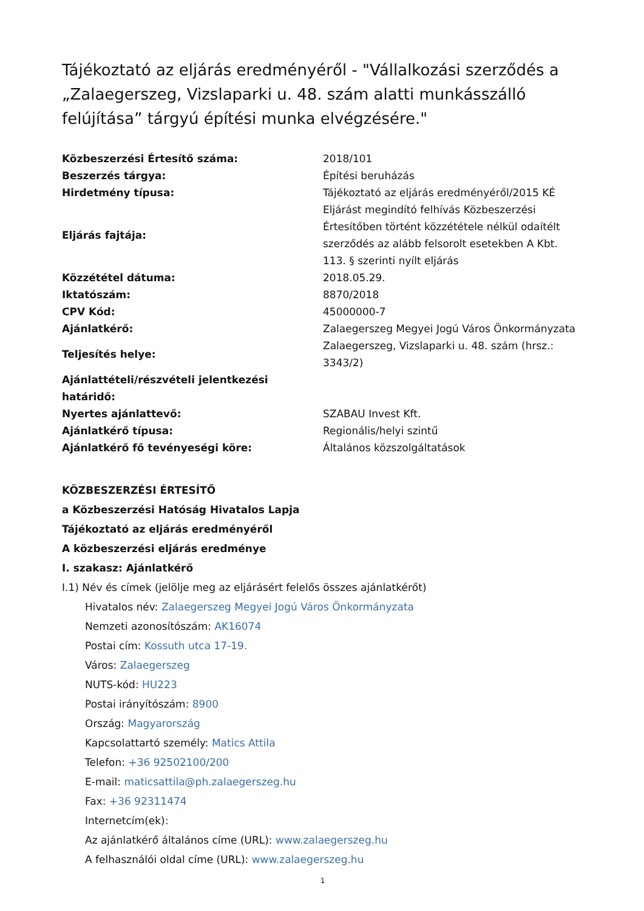Tájékoztató az eljárás eredményéről - "Vállalkozási szerződés a „Zalaegerszeg, Vizslaparki u. 48. szám alatti munkásszálló felújítása” tárgyú építési munka elvégzésére."
| Közbeszerzési Értesítő száma: | 2018/101 |
| Beszerzés tárgya: | Építési beruházás |
| Hirdetmény típusa: | Tájékoztató az eljárás eredményéről/2015 KÉ |
| Eljárás fajtája: | Eljárást megindító felhívás Közbeszerzési Értesítőben történt közzététele nélkül odaítélt szerződés az alább felsorolt esetekben A Kbt. 113. § szerinti nyílt eljárás |
| Közzététel dátuma: | 2018.05.29. |
| Iktatószám: | 8870/2018 |
| CPV Kód: | 45000000-7 |
| Ajánlatkérő: | Zalaegerszeg Megyei Jogú Város Önkormányzata |
| Teljesítés helye: | Zalaegerszeg, Vizslaparki u. 48. szám (hrsz.: 3343/2) |
| Ajánlattételi/részvételi jelentkezési határidő: | |
| Nyertes ajánlattevő: | SZABAU Invest Kft. |
| Ajánlatkérő típusa: | Regionális/helyi szintű |
| Ajánlatkérő fő tevényeségi köre: | Általános közszolgáltatások |
KÖZBESZERZÉSI ÉRTESÍTŐ
a Közbeszerzési Hatóság Hivatalos Lapja
Tájékoztató az eljárás eredményéről
A közbeszerzési eljárás eredménye
I. szakasz: Ajánlatkérő
I.1) Név és címek (jelölje meg az eljárásért felelős összes ajánlatkérőt)
Hivatalos név: Zalaegerszeg Megyei Jogú Város Önkormányzata
Nemzeti azonosítószám: AK16074
Postai cím: Kossuth utca 17-19.
Város: Zalaegerszeg
NUTS-kód: HU223
Postai irányítószám: 8900
Ország: Magyarország
Kapcsolattartó személy: Matics Attila
Telefon: +36 92502100/200
E-mail: maticsattila@ph.zalaegerszeg.hu
Fax: +36 92311474
Internetcím(ek):
Az ajánlatkérő általános címe (URL): www.zalaegerszeg.hu
A felhasználói oldal címe (URL): www.zalaegerszeg.hu
1